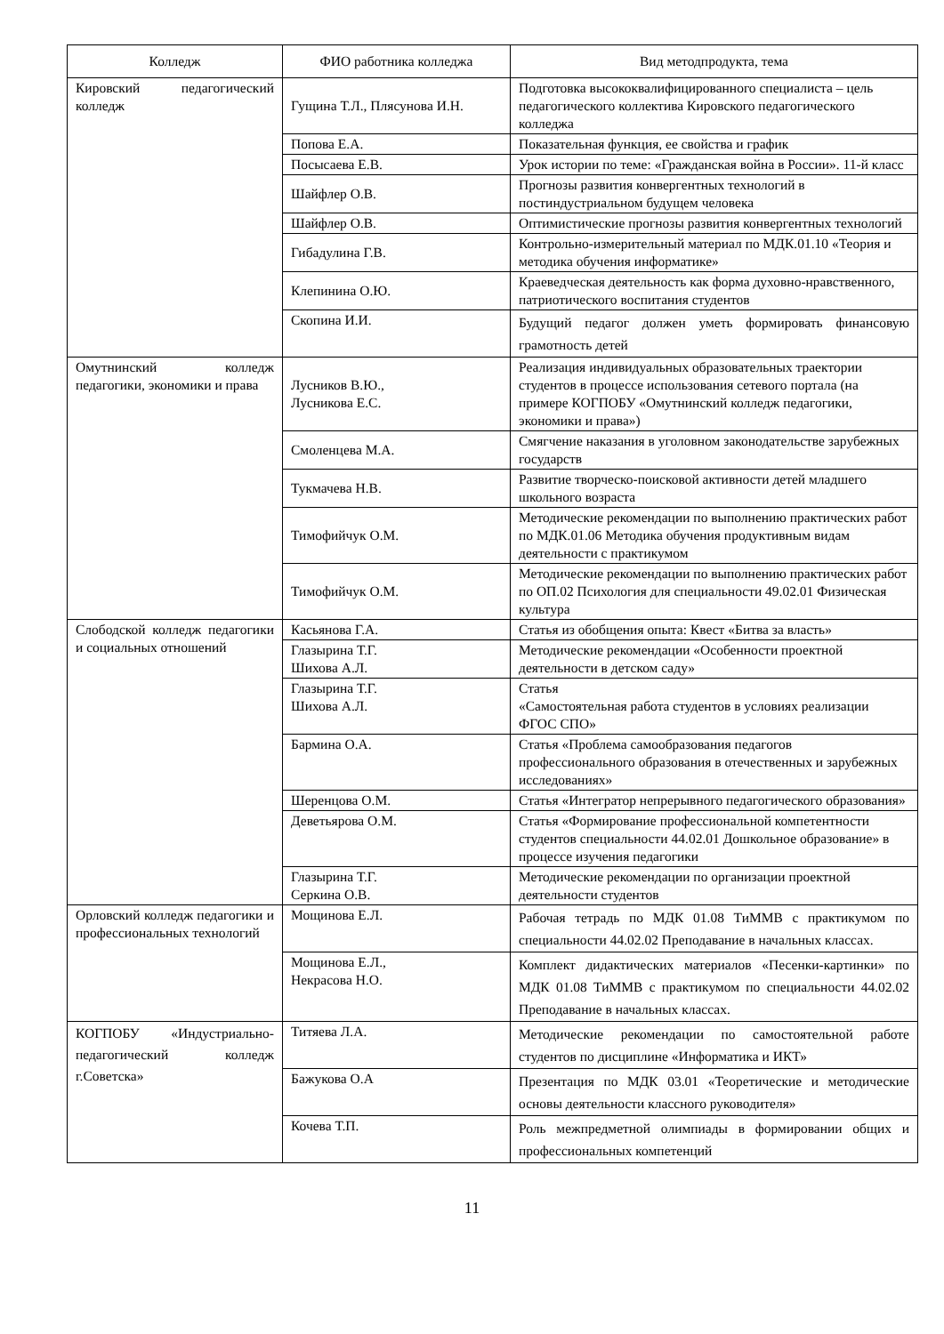| Колледж | ФИО работника колледжа | Вид методпродукта, тема |
| --- | --- | --- |
| Кировский педагогический колледж | Гущина Т.Л., Плясунова И.Н. | Подготовка высококвалифицированного специалиста – цель педагогического коллектива Кировского педагогического колледжа |
| | Попова Е.А. | Показательная функция, ее свойства и график |
| | Посысаева Е.В. | Урок истории по теме: «Гражданская война в России». 11-й класс |
| | Шайфлер О.В. | Прогнозы развития конвергентных технологий в постиндустриальном будущем человека |
| | Шайфлер О.В. | Оптимистические прогнозы развития конвергентных технологий |
| | Гибадулина Г.В. | Контрольно-измерительный материал по МДК.01.10 «Теория и методика обучения информатике» |
| | Клепинина О.Ю. | Краеведческая деятельность как форма духовно-нравственного, патриотического воспитания студентов |
| | Скопина И.И. | Будущий педагог должен уметь формировать финансовую грамотность детей |
| Омутнинский колледж педагогики, экономики и права | Лусников В.Ю., Лусникова Е.С. | Реализация индивидуальных образовательных траектории студентов в процессе использования сетевого портала (на примере КОГПОБУ «Омутнинский колледж педагогики, экономики и права») |
| | Смоленцева М.А. | Смягчение наказания в уголовном законодательстве зарубежных государств |
| | Тукмачева Н.В. | Развитие творческо-поисковой активности детей младшего школьного возраста |
| | Тимофийчук О.М. | Методические рекомендации по выполнению практических работ по МДК.01.06 Методика обучения продуктивным видам деятельности с практикумом |
| | Тимофийчук О.М. | Методические рекомендации по выполнению практических работ по ОП.02 Психология для специальности 49.02.01 Физическая культура |
| Слободской колледж педагогики и социальных отношений | Касьянова Г.А. | Статья из обобщения опыта: Квест «Битва за власть» |
| | Глазырина Т.Г. Шихова А.Л. | Методические рекомендации «Особенности проектной деятельности в детском саду» |
| | Глазырина Т.Г. Шихова А.Л. | Статья «Самостоятельная работа студентов в условиях реализации ФГОС СПО» |
| | Бармина О.А. | Статья «Проблема самообразования педагогов профессионального образования в отечественных и зарубежных исследованиях» |
| | Шеренцова О.М. | Статья «Интегратор непрерывного педагогического образования» |
| | Деветьярова О.М. | Статья «Формирование профессиональной компетентности студентов специальности 44.02.01 Дошкольное образование» в процессе изучения педагогики |
| | Глазырина Т.Г. Серкина О.В. | Методические рекомендации по организации проектной деятельности студентов |
| Орловский колледж педагогики и профессиональных технологий | Мощинова Е.Л. | Рабочая тетрадь по МДК 01.08 ТиММВ с практикумом по специальности 44.02.02 Преподавание в начальных классах. |
| | Мощинова Е.Л., Некрасова Н.О. | Комплект дидактических материалов «Песенки-картинки» по МДК 01.08 ТиММВ с практикумом по специальности 44.02.02 Преподавание в начальных классах. |
| КОГПОБУ «Индустриально-педагогический колледж г.Советска» | Титяева Л.А. | Методические рекомендации по самостоятельной работе студентов по дисциплине «Информатика и ИКТ» |
| | Бажукова О.А | Презентация по МДК 03.01 «Теоретические и методические основы деятельности классного руководителя» |
| | Кочева Т.П. | Роль межпредметной олимпиады в формировании общих и профессиональных компетенций |
11